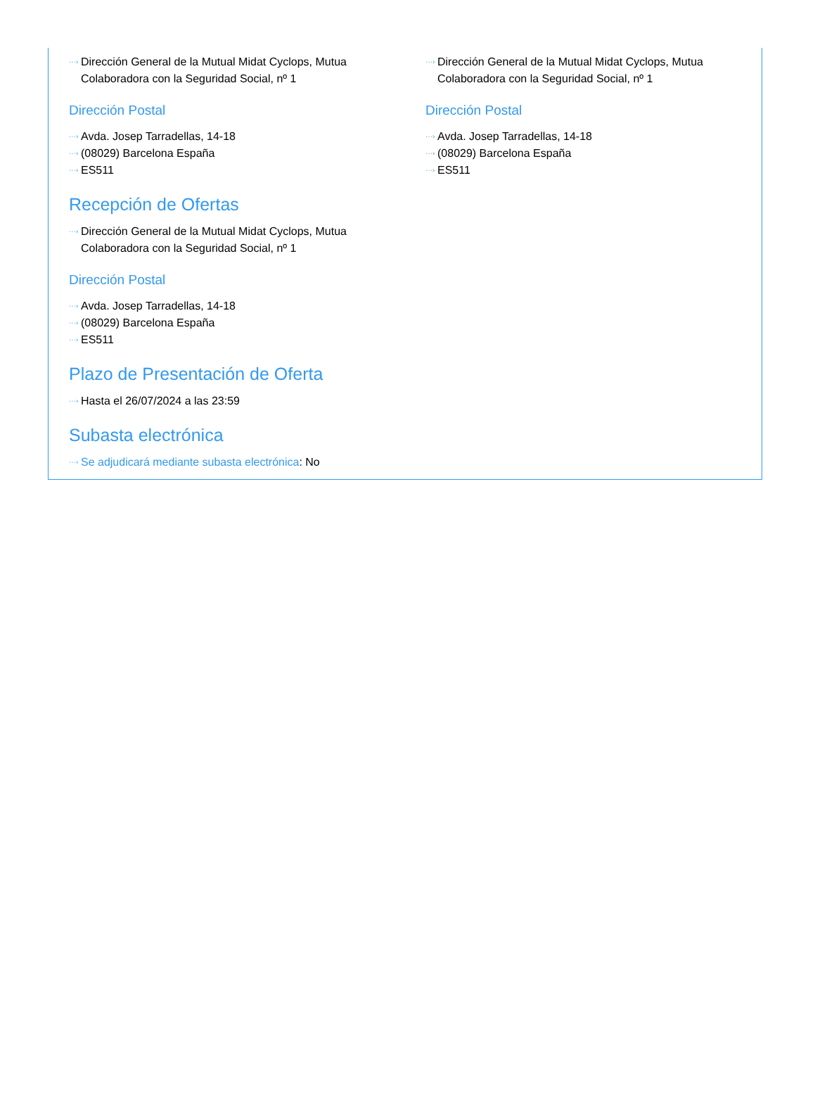···› Dirección General de la Mutual Midat Cyclops, Mutua Colaboradora con la Seguridad Social, nº 1
Dirección Postal
···› Avda. Josep Tarradellas, 14-18
···› (08029) Barcelona España
···› ES511
···› Dirección General de la Mutual Midat Cyclops, Mutua Colaboradora con la Seguridad Social, nº 1
Dirección Postal
···› Avda. Josep Tarradellas, 14-18
···› (08029) Barcelona España
···› ES511
Recepción de Ofertas
···› Dirección General de la Mutual Midat Cyclops, Mutua Colaboradora con la Seguridad Social, nº 1
Dirección Postal
···› Avda. Josep Tarradellas, 14-18
···› (08029) Barcelona España
···› ES511
Plazo de Presentación de Oferta
···› Hasta el 26/07/2024 a las 23:59
Subasta electrónica
···› Se adjudicará mediante subasta electrónica: No